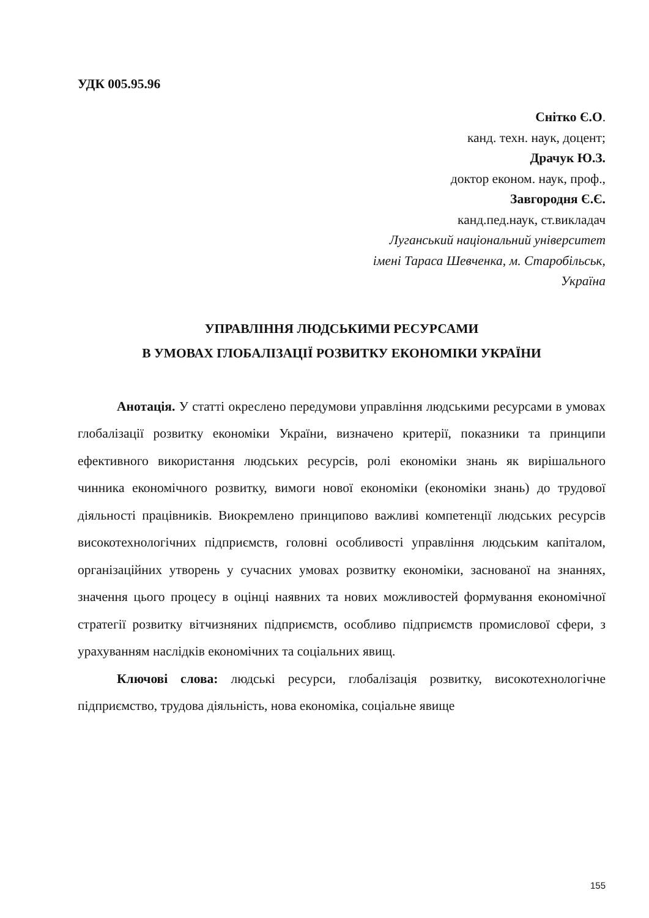УДК 005.95.96
Снітко Є.О.
канд. техн. наук, доцент;
Драчук Ю.З.
доктор економ. наук, проф.,
Завгородня Є.Є.
канд.пед.наук, ст.викладач
Луганський національний університет
імені Тараса Шевченка, м. Старобільськ,
Україна
УПРАВЛІННЯ ЛЮДСЬКИМИ РЕСУРСАМИ
В УМОВАХ ГЛОБАЛІЗАЦІЇ РОЗВИТКУ ЕКОНОМІКИ УКРАЇНИ
Анотація. У статті окреслено передумови управління людськими ресурсами в умовах глобалізації розвитку економіки України, визначено критерії, показники та принципи ефективного використання людських ресурсів, ролі економіки знань як вирішального чинника економічного розвитку, вимоги нової економіки (економіки знань) до трудової діяльності працівників. Виокремлено принципово важливі компетенції людських ресурсів високотехнологічних підприємств, головні особливості управління людським капіталом, організаційних утворень у сучасних умовах розвитку економіки, заснованої на знаннях, значення цього процесу в оцінці наявних та нових можливостей формування економічної стратегії розвитку вітчизняних підприємств, особливо підприємств промислової сфери, з урахуванням наслідків економічних та соціальних явищ.
Ключові слова: людські ресурси, глобалізація розвитку, високотехнологічне підприємство, трудова діяльність, нова економіка, соціальне явище
155